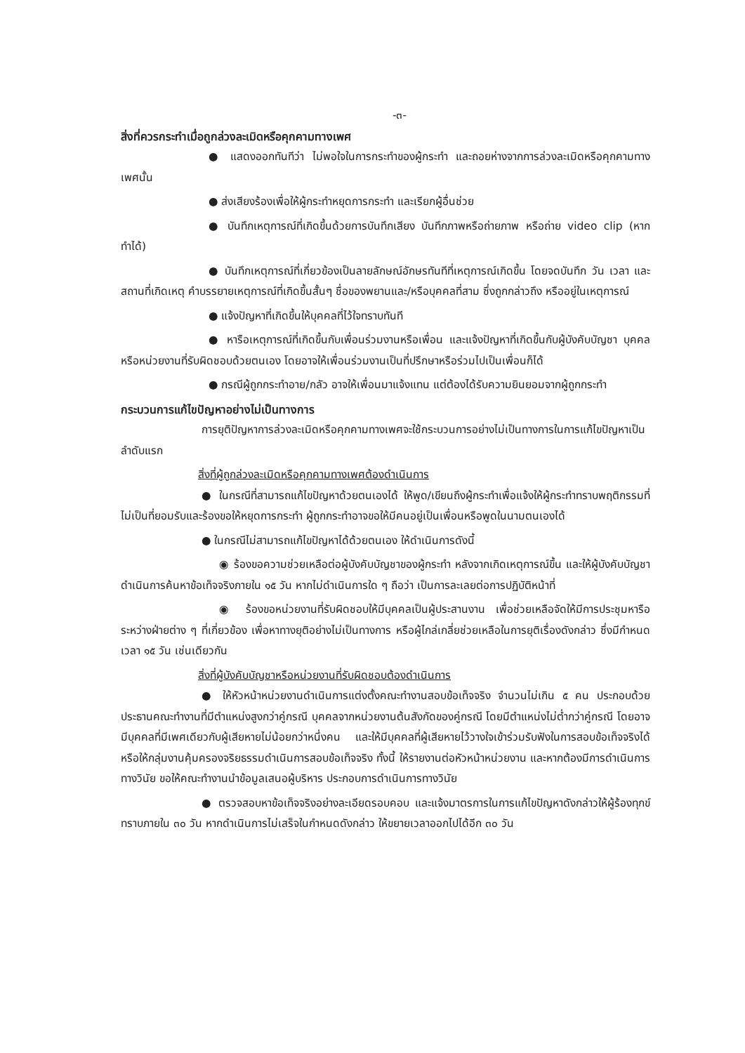-๓-
สิ่งที่ควรกระทำเมื่อถูกล่วงละเมิดหรือคุกคามทางเพศ
● แสดงออกทันทีว่า ไม่พอใจในการกระทำของผู้กระทำ และถอยห่างจากการล่วงละเมิดหรือคุกคามทางเพศนั้น
● ส่งเสียงร้องเพื่อให้ผู้กระทำหยุดการกระทำ และเรียกผู้อื่นช่วย
● บันทึกเหตุการณ์ที่เกิดขึ้นด้วยการบันทึกเสียง บันทึกภาพหรือถ่ายภาพ หรือถ่าย video clip (หากทำได้)
● บันทึกเหตุการณ์ที่เกี่ยวข้องเป็นลายลักษณ์อักษรทันทีที่เหตุการณ์เกิดขึ้น โดยจดบันทึก วัน เวลา และสถานที่เกิดเหตุ คำบรรยายเหตุการณ์ที่เกิดขึ้นสั้นๆ ชื่อของพยานและ/หรือบุคคลที่สาม ซึ่งถูกกล่าวถึง หรืออยู่ในเหตุการณ์
● แจ้งปัญหาที่เกิดขึ้นให้บุคคลที่ไว้ใจทราบทันที
● หารือเหตุการณ์ที่เกิดขึ้นกับเพื่อนร่วมงานหรือเพื่อน และแจ้งปัญหาที่เกิดขึ้นกับผู้บังคับบัญชา บุคคลหรือหน่วยงานที่รับผิดชอบด้วยตนเอง โดยอาจให้เพื่อนร่วมงานเป็นที่ปรึกษาหรือร่วมไปเป็นเพื่อนก็ได้
● กรณีผู้ถูกกระทำอาย/กลัว อาจให้เพื่อนมาแจ้งแทน แต่ต้องได้รับความยินยอมจากผู้ถูกกระทำ
กระบวนการแก้ไขปัญหาอย่างไม่เป็นทางการ
การยุติปัญหาการล่วงละเมิดหรือคุกคามทางเพศจะใช้กระบวนการอย่างไม่เป็นทางการในการแก้ไขปัญหาเป็นลำดับแรก
สิ่งที่ผู้ถูกล่วงละเมิดหรือคุกคามทางเพศต้องดำเนินการ
● ในกรณีที่สามารถแก้ไขปัญหาด้วยตนเองได้ ให้พูด/เขียนถึงผู้กระทำเพื่อแจ้งให้ผู้กระทำทราบพฤติกรรมที่ไม่เป็นที่ยอมรับและร้องขอให้หยุดการกระทำ ผู้ถูกกระทำอาจขอให้มีคนอยู่เป็นเพื่อนหรือพูดในนามตนเองได้
● ในกรณีไม่สามารถแก้ไขปัญหาได้ด้วยตนเอง ให้ดำเนินการดังนี้
◉ ร้องขอความช่วยเหลือต่อผู้บังคับบัญชาของผู้กระทำ หลังจากเกิดเหตุการณ์ขึ้น และให้ผู้บังคับบัญชาดำเนินการค้นหาข้อเท็จจริงภายใน ๑๕ วัน หากไม่ดำเนินการใด ๆ ถือว่า เป็นการละเลยต่อการปฏิบัติหน้าที่
◉ ร้องขอหน่วยงานที่รับผิดชอบให้มีบุคคลเป็นผู้ประสานงาน เพื่อช่วยเหลือจัดให้มีการประชุมหารือระหว่างฝ่ายต่าง ๆ ที่เกี่ยวข้อง เพื่อหาทางยุติอย่างไม่เป็นทางการ หรือผู้ไกล่เกลี่ยช่วยเหลือในการยุติเรื่องดังกล่าว ซึ่งมีกำหนดเวลา ๑๕ วัน เช่นเดียวกัน
สิ่งที่ผู้บังคับบัญชาหรือหน่วยงานที่รับผิดชอบต้องดำเนินการ
● ให้หัวหน้าหน่วยงานดำเนินการแต่งตั้งคณะทำงานสอบข้อเท็จจริง จำนวนไม่เกิน ๕ คน ประกอบด้วย ประธานคณะทำงานที่มีตำแหน่งสูงกว่าคู่กรณี บุคคลจากหน่วยงานต้นสังกัดของคู่กรณี โดยมีตำแหน่งไม่ต่ำกว่าคู่กรณี โดยอาจมีบุคคลที่มีเพศเดียวกับผู้เสียหายไม่น้อยกว่าหนึ่งคน และให้มีบุคคลที่ผู้เสียหายไว้วางใจเข้าร่วมรับฟังในการสอบข้อเท็จจริงได้ หรือให้กลุ่มงานคุ้มครองจริยธรรมดำเนินการสอบข้อเท็จจริง ทั้งนี้ ให้รายงานต่อหัวหน้าหน่วยงาน และหากต้องมีการดำเนินการทางวินัย ขอให้คณะทำงานนำข้อมูลเสนอผู้บริหาร ประกอบการดำเนินการทางวินัย
● ตรวจสอบหาข้อเท็จจริงอย่างละเอียดรอบคอบ และแจ้งมาตรการในการแก้ไขปัญหาดังกล่าวให้ผู้ร้องทุกข์ทราบภายใน ๓๐ วัน หากดำเนินการไม่เสร็จในกำหนดดังกล่าว ให้ขยายเวลาออกไปได้อีก ๓๐ วัน